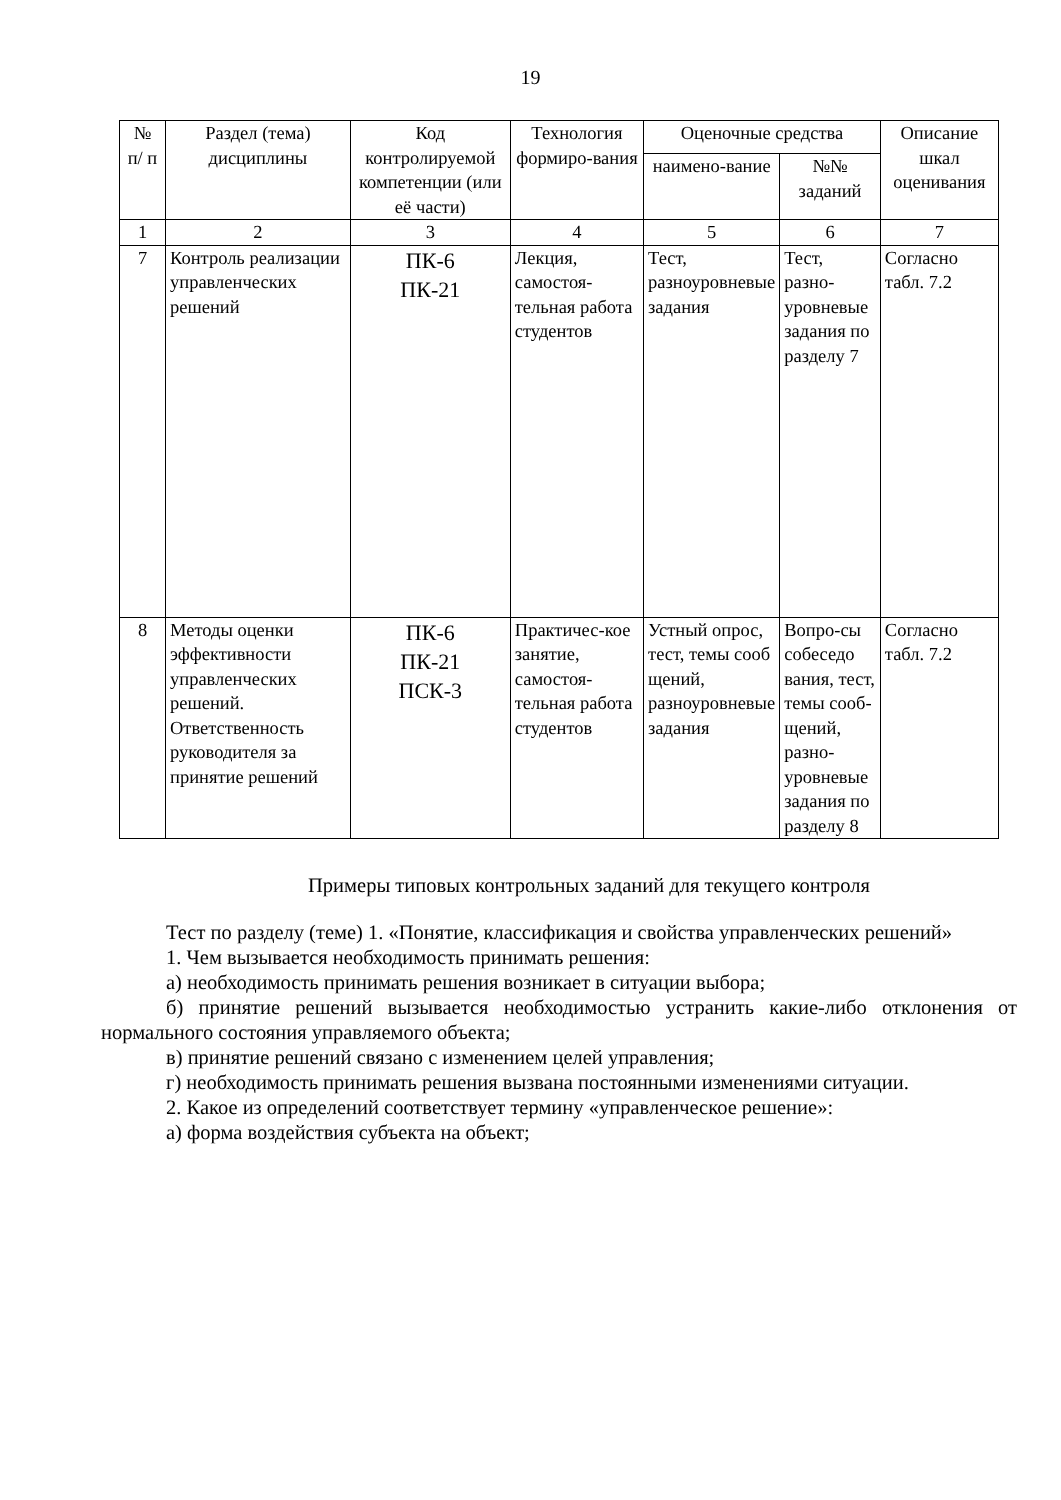19
| № п/ п | Раздел (тема) дисциплины | Код контролируемой компетенции (или её части) | Технология формиро-вания | Оценочные средства | | Описание шкал оценивания |
| --- | --- | --- | --- | --- | --- | --- |
| | | | | наимено-вание | №№ заданий | |
| 1 | 2 | 3 | 4 | 5 | 6 | 7 |
| 7 | Контроль реализации управленческих решений | ПК-6 ПК-21 | Лекция, самостоя-тельная работа студентов | Тест, разноуровневые задания | Тест, разно-уровневые задания по разделу 7 | Согласно табл. 7.2 |
| 8 | Методы оценки эффективности управленческих решений. Ответственность руководителя за принятие решений | ПК-6 ПК-21 ПСК-3 | Практичес-кое занятие, самостоя-тельная работа студентов | Устный опрос, тест, темы сооб щений, разноуровневые задания | Вопро-сы собеседо вания, тест, темы сооб-щений, разно-уровневые задания по разделу 8 | Согласно табл. 7.2 |
Примеры типовых контрольных заданий для текущего контроля
Тест по разделу (теме) 1. «Понятие, классификация и свойства управленческих решений»
1. Чем вызывается необходимость принимать решения:
а) необходимость принимать решения возникает в ситуации выбора;
б) принятие решений вызывается необходимостью устранить какие-либо отклонения от нормального состояния управляемого объекта;
в) принятие решений связано с изменением целей управления;
г) необходимость принимать решения вызвана постоянными изменениями ситуации.
2. Какое из определений соответствует термину «управленческое решение»:
а) форма воздействия субъекта на объект;